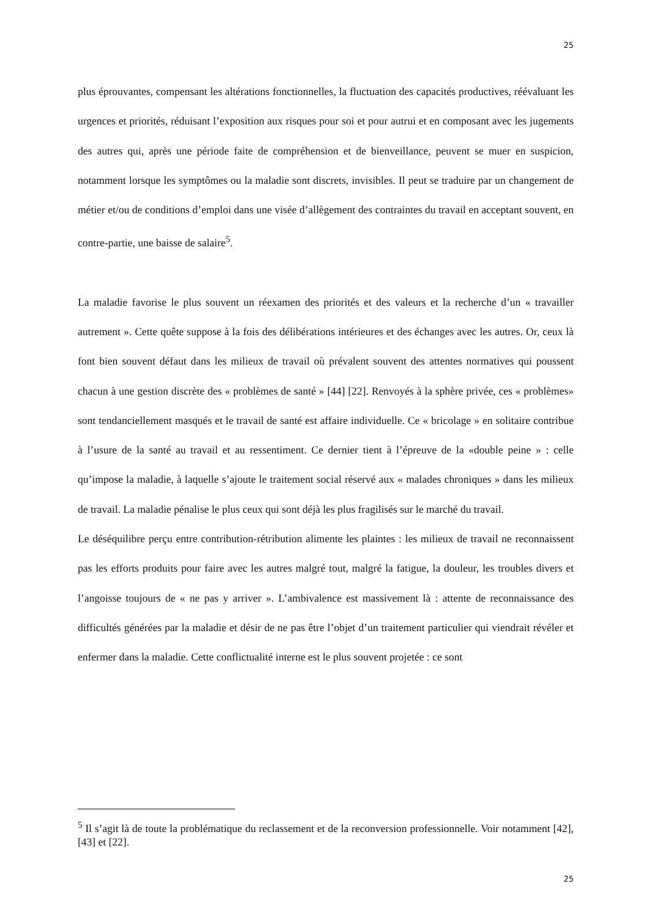25
plus éprouvantes, compensant les altérations fonctionnelles, la fluctuation des capacités productives, réévaluant les urgences et priorités, réduisant l’exposition aux risques pour soi et pour autrui et en composant avec les jugements des autres qui, après une période faite de compréhension et de bienveillance, peuvent se muer en suspicion, notamment lorsque les symptômes ou la maladie sont discrets, invisibles. Il peut se traduire par un changement de métier et/ou de conditions d’emploi dans une visée d’allègement des contraintes du travail en acceptant souvent, en contre-partie, une baisse de salaire<sup>5</sup>.
La maladie favorise le plus souvent un réexamen des priorités et des valeurs et la recherche d’un « travailler autrement ». Cette quête suppose à la fois des délibérations intérieures et des échanges avec les autres. Or, ceux là font bien souvent défaut dans les milieux de travail où prévalent souvent des attentes normatives qui poussent chacun à une gestion discrète des « problèmes de santé » [44] [22]. Renvoyés à la sphère privée, ces « problèmes» sont tendanciellement masqués et le travail de santé est affaire individuelle. Ce « bricolage » en solitaire contribue à l’usure de la santé au travail et au ressentiment. Ce dernier tient à l’épreuve de la «double peine » : celle qu’impose la maladie, à laquelle s’ajoute le traitement social réservé aux « malades chroniques » dans les milieux de travail. La maladie pénalise le plus ceux qui sont déjà les plus fragilisés sur le marché du travail.
Le déséquilibre perçu entre contribution-rétribution alimente les plaintes : les milieux de travail ne reconnaissent pas les efforts produits pour faire avec les autres malgré tout, malgré la fatigue, la douleur, les troubles divers et l’angoisse toujours de « ne pas y arriver ». L’ambivalence est massivement là : attente de reconnaissance des difficultés générées par la maladie et désir de ne pas être l’objet d’un traitement particulier qui viendrait révéler et enfermer dans la maladie. Cette conflictualité interne est le plus souvent projetée : ce sont
<sup>5</sup> Il s’agit là de toute la problématique du reclassement et de la reconversion professionnelle. Voir notamment [42], [43] et [22].
25